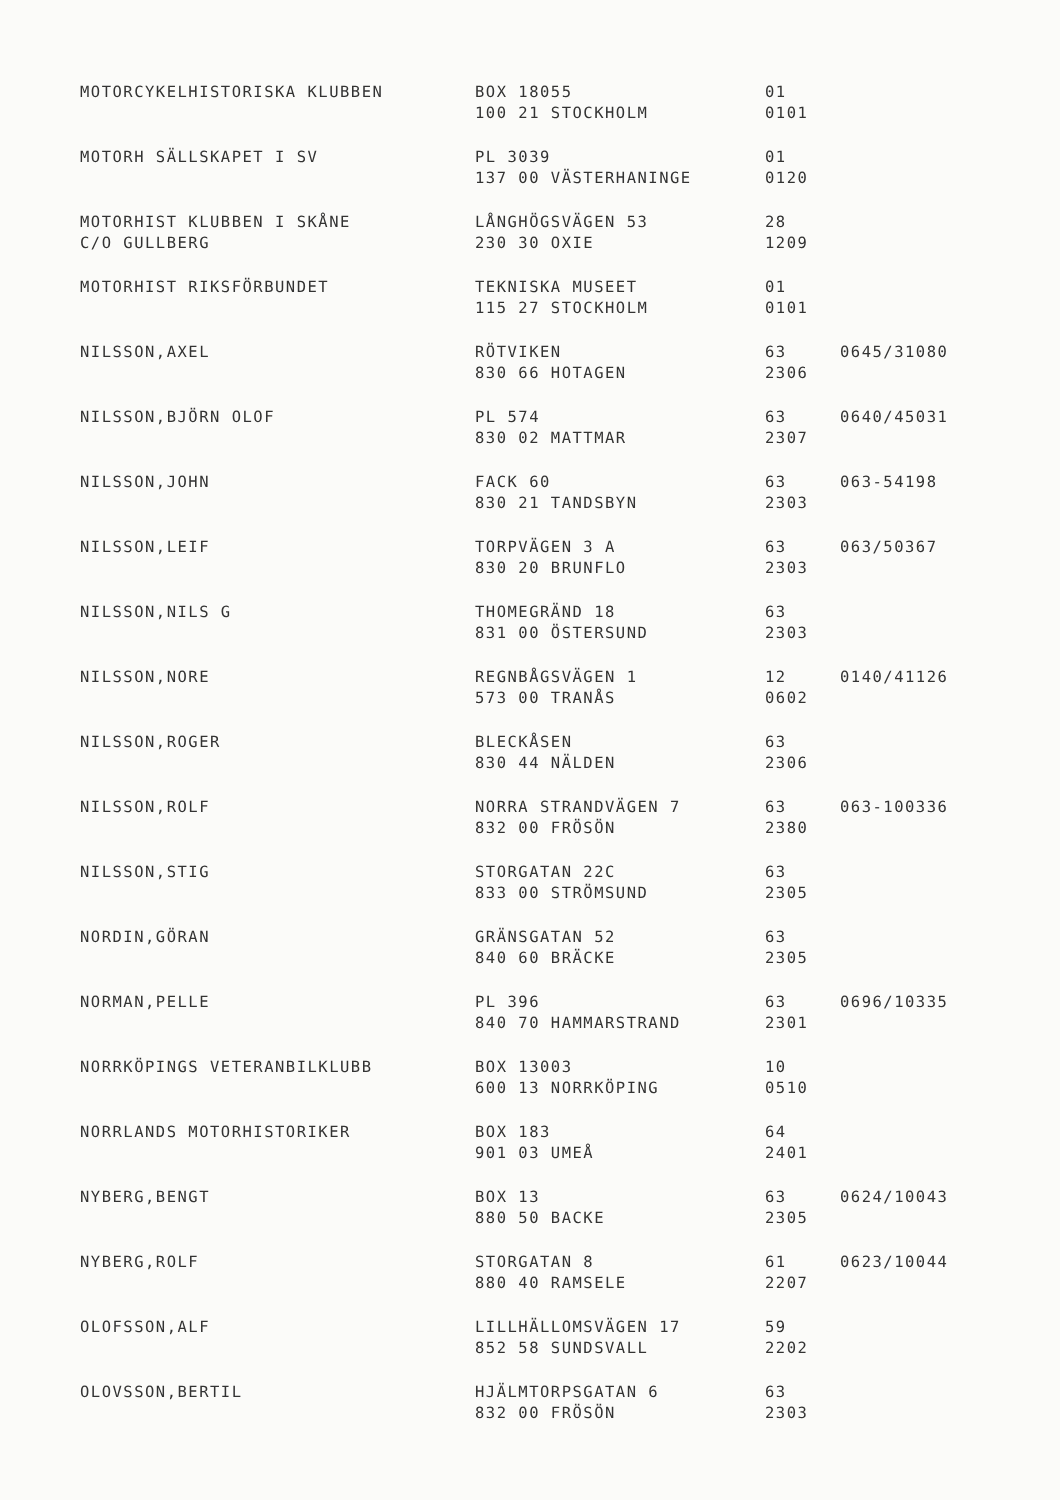| MOTORCYKELHISTORISKA KLUBBEN | BOX 18055 100 21 STOCKHOLM | 01 0101 | |
| MOTORH SÄLLSKAPET I SV | PL 3039 137 00 VÄSTERHANINGE | 01 0120 | |
| MOTORHIST KLUBBEN I SKÅNE C/O GULLBERG | LÅNGHÖGSVÄGEN 53 230 30 OXIE | 28 1209 | |
| MOTORHIST RIKSFÖRBUNDET | TEKNISKA MUSEET 115 27 STOCKHOLM | 01 0101 | |
| NILSSON,AXEL | RÖTVIKEN 830 66 HOTAGEN | 63 2306 | 0645/31080 |
| NILSSON,BJÖRN OLOF | PL 574 830 02 MATTMAR | 63 2307 | 0640/45031 |
| NILSSON,JOHN | FACK 60 830 21 TANDSBYN | 63 2303 | 063-54198 |
| NILSSON,LEIF | TORPVÄGEN 3 A 830 20 BRUNFLO | 63 2303 | 063/50367 |
| NILSSON,NILS G | THOMEGRÄND 18 831 00 ÖSTERSUND | 63 2303 | |
| NILSSON,NORE | REGNBÅGSVÄGEN 1 573 00 TRANÅS | 12 0602 | 0140/41126 |
| NILSSON,ROGER | BLECKÅSEN 830 44 NÄLDEN | 63 2306 | |
| NILSSON,ROLF | NORRA STRANDVÄGEN 7 832 00 FRÖSÖN | 63 2380 | 063-100336 |
| NILSSON,STIG | STORGATAN 22C 833 00 STRÖMSUND | 63 2305 | |
| NORDIN,GÖRAN | GRÄNSGATAN 52 840 60 BRÄCKE | 63 2305 | |
| NORMAN,PELLE | PL 396 840 70 HAMMARSTRAND | 63 2301 | 0696/10335 |
| NORRKÖPINGS VETERANBILKLUBB | BOX 13003 600 13 NORRKÖPING | 10 0510 | |
| NORRLANDS MOTORHISTORIKER | BOX 183 901 03 UMEÅ | 64 2401 | |
| NYBERG,BENGT | BOX 13 880 50 BACKE | 63 2305 | 0624/10043 |
| NYBERG,ROLF | STORGATAN 8 880 40 RAMSELE | 61 2207 | 0623/10044 |
| OLOFSSON,ALF | LILLHÄLLOMSVÄGEN 17 852 58 SUNDSVALL | 59 2202 | |
| OLOVSSON,BERTIL | HJÄLMTORPSGATAN 6 832 00 FRÖSÖN | 63 2303 | |